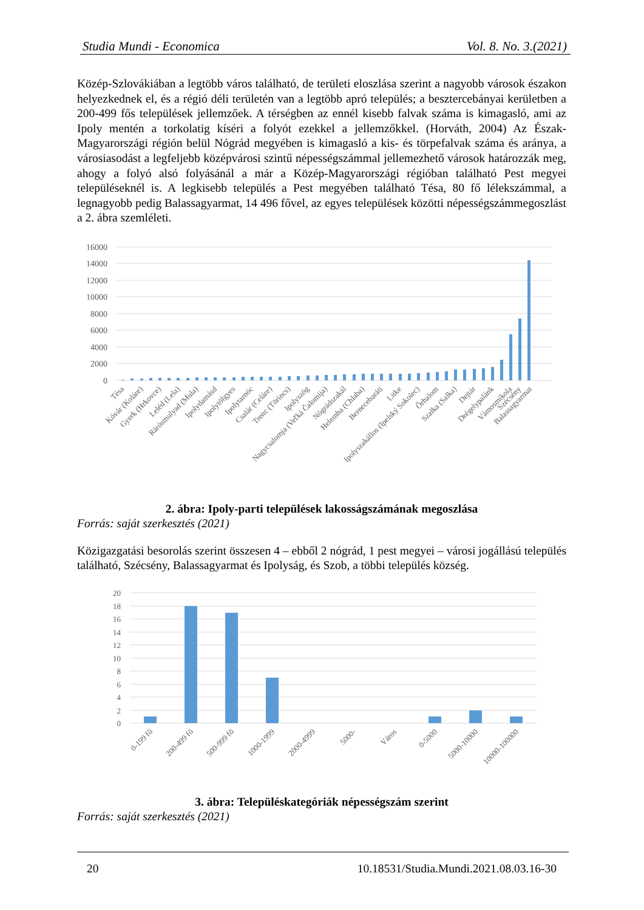Studia Mundi - Economica Vol. 8. No. 3.(2021)
Közép-Szlovákiában a legtöbb város található, de területi eloszlása szerint a nagyobb városok északon helyezkednek el, és a régió déli területén van a legtöbb apró település; a besztercebányai kerületben a 200-499 fős települések jellemzőek. A térségben az ennél kisebb falvak száma is kimagasló, ami az Ipoly mentén a torkolatig kíséri a folyót ezekkel a jellemzőkkel. (Horváth, 2004) Az Észak-Magyarországi régión belül Nógrád megyében is kimagasló a kis- és törpefalvak száma és aránya, a városiasodást a legfeljebb középvárosi szintű népességszámmal jellemezhető városok határozzák meg, ahogy a folyó alsó folyásánál a már a Közép-Magyarországi régióban található Pest megyei településeknél is. A legkisebb település a Pest megyében található Tésa, 80 fő lélekszámmal, a legnagyobb pedig Balassagyarmat, 14 496 fővel, az egyes települések közötti népességszámmegoszlást a 2. ábra szemléleti.
16000
14000
12000
10000
8000
6000
4000
2000
0
Tésa
Kóvár (Koláre)
Gyerk (Hrkovce)
Leléd (Lela)
Rárósmulyad (Mula)
Ipolydamásd
Ipolytölgyes
Ipolytarnóc
Csalár (Celáre)
Trenc (Törincs)
Ipolyszög
Nagycsalomja (Veľká Čalomija)
Nógrádszakál
Helemba (Chlaba)
Bernecebaráti
Litke
Ipolyszakállos (Ipelský Sokolec)
Őrhalom
Szalka (Salka)
Dejtár
Drégelypalánk
Vámosmikola
Szécsény
Balassagyarmat
2. ábra: Ipoly-parti települések lakosságszámának megoszlása
Forrás: saját szerkesztés (2021)
Közigazgatási besorolás szerint összesen 4 – ebből 2 nógrád, 1 pest megyei – városi jogállású település található, Szécsény, Balassagyarmat és Ipolyság, és Szob, a többi település község.
20
18
16
14
12
10
8
6
4
2
0
0-199 fő
200-499 fő
500-999 fő
1000-1999
2000-4999
5000-
Város
0-5000
5000-10000
10000-100000
3. ábra: Településkategóriák népességszám szerint
Forrás: saját szerkesztés (2021)
20 10.18531/Studia.Mundi.2021.08.03.16-30